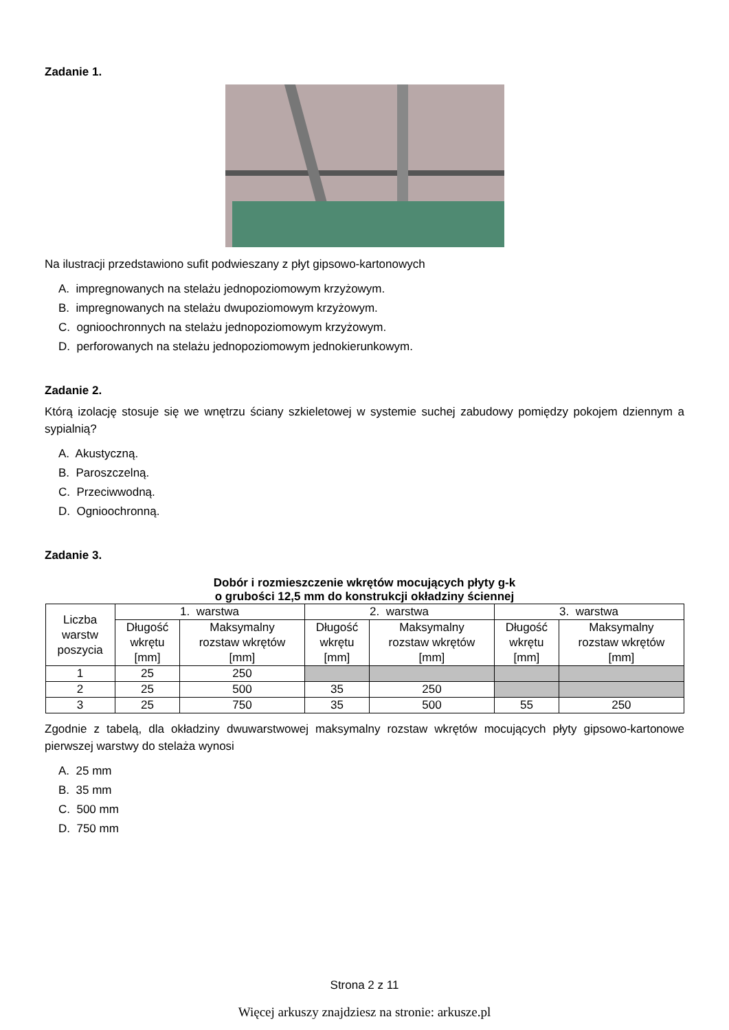Zadanie 1.
Na ilustracji przedstawiono sufit podwieszany z płyt gipsowo-kartonowych
A. impregnowanych na stelażu jednopoziomowym krzyżowym.
B. impregnowanych na stelażu dwupoziomowym krzyżowym.
C. ognioochronnych na stelażu jednopoziomowym krzyżowym.
D. perforowanych na stelażu jednopoziomowym jednokierunkowym.
Zadanie 2.
Którą izolację stosuje się we wnętrzu ściany szkieletowej w systemie suchej zabudowy pomiędzy pokojem dziennym a sypialnią?
A. Akustyczną.
B. Paroszczelną.
C. Przeciwwodną.
D. Ognioochronną.
Zadanie 3.
Dobór i rozmieszczenie wkrętów mocujących płyty g-k
o grubości 12,5 mm do konstrukcji okładziny ściennej
| Liczba warstw poszycia | 1. warstwa | | 2. warstwa | | 3. warstwa | |
| --- | --- | --- | --- | --- | --- | --- |
| | Długość wkrętu [mm] | Maksymalny rozstaw wkrętów [mm] | Długość wkrętu [mm] | Maksymalny rozstaw wkrętów [mm] | Długość wkrętu [mm] | Maksymalny rozstaw wkrętów [mm] |
| 1 | 25 | 250 | | | | |
| 2 | 25 | 500 | 35 | 250 | | |
| 3 | 25 | 750 | 35 | 500 | 55 | 250 |
Zgodnie z tabelą, dla okładziny dwuwarstwowej maksymalny rozstaw wkrętów mocujących płyty gipsowo-kartonowe pierwszej warstwy do stelaża wynosi
A. 25 mm
B. 35 mm
C. 500 mm
D. 750 mm
Strona 2 z 11
Więcej arkuszy znajdziesz na stronie: arkusze.pl